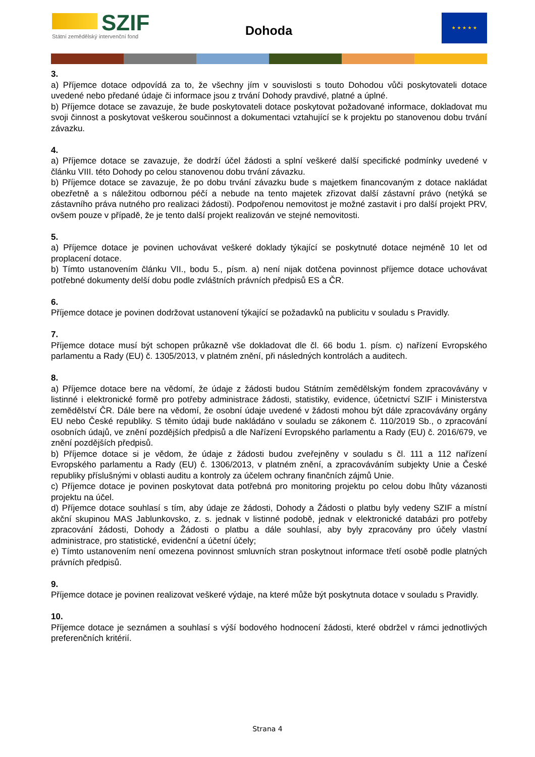SZIF
Státní zemědělský intervenční fond
Dohoda
★ ★ ★ ★ ★
3.
a) Příjemce dotace odpovídá za to, že všechny jím v souvislosti s touto Dohodou vůči poskytovateli dotace uvedené nebo předané údaje či informace jsou z trvání Dohody pravdivé, platné a úplné.
b) Příjemce dotace se zavazuje, že bude poskytovateli dotace poskytovat požadované informace, dokladovat mu svoji činnost a poskytovat veškerou součinnost a dokumentaci vztahující se k projektu po stanovenou dobu trvání závazku.
4.
a) Příjemce dotace se zavazuje, že dodrží účel žádosti a splní veškeré další specifické podmínky uvedené v článku VIII. této Dohody po celou stanovenou dobu trvání závazku.
b) Příjemce dotace se zavazuje, že po dobu trvání závazku bude s majetkem financovaným z dotace nakládat obezřetně a s náležitou odbornou péčí a nebude na tento majetek zřizovat další zástavní právo (netýká se zástavního práva nutného pro realizaci žádosti). Podpořenou nemovitost je možné zastavit i pro další projekt PRV, ovšem pouze v případě, že je tento další projekt realizován ve stejné nemovitosti.
5.
a) Příjemce dotace je povinen uchovávat veškeré doklady týkající se poskytnuté dotace nejméně 10 let od proplacení dotace.
b) Tímto ustanovením článku VII., bodu 5., písm. a) není nijak dotčena povinnost příjemce dotace uchovávat potřebné dokumenty delší dobu podle zvláštních právních předpisů ES a ČR.
6.
Příjemce dotace je povinen dodržovat ustanovení týkající se požadavků na publicitu v souladu s Pravidly.
7.
Příjemce dotace musí být schopen průkazně vše dokladovat dle čl. 66 bodu 1. písm. c) nařízení Evropského parlamentu a Rady (EU) č. 1305/2013, v platném znění, při následných kontrolách a auditech.
8.
a) Příjemce dotace bere na vědomí, že údaje z žádosti budou Státním zemědělským fondem zpracovávány v listinné i elektronické formě pro potřeby administrace žádosti, statistiky, evidence, účetnictví SZIF i Ministerstva zemědělství ČR. Dále bere na vědomí, že osobní údaje uvedené v žádosti mohou být dále zpracovávány orgány EU nebo České republiky. S těmito údaji bude nakládáno v souladu se zákonem č. 110/2019 Sb., o zpracování osobních údajů, ve znění pozdějších předpisů a dle Nařízení Evropského parlamentu a Rady (EU) č. 2016/679, ve znění pozdějších předpisů.
b) Příjemce dotace si je vědom, že údaje z žádosti budou zveřejněny v souladu s čl. 111 a 112 nařízení Evropského parlamentu a Rady (EU) č. 1306/2013, v platném znění, a zpracováváním subjekty Unie a České republiky příslušnými v oblasti auditu a kontroly za účelem ochrany finančních zájmů Unie.
c) Příjemce dotace je povinen poskytovat data potřebná pro monitoring projektu po celou dobu lhůty vázanosti projektu na účel.
d) Příjemce dotace souhlasí s tím, aby údaje ze žádosti, Dohody a Žádosti o platbu byly vedeny SZIF a místní akční skupinou MAS Jablunkovsko, z. s. jednak v listinné podobě, jednak v elektronické databázi pro potřeby zpracování žádosti, Dohody a Žádosti o platbu a dále souhlasí, aby byly zpracovány pro účely vlastní administrace, pro statistické, evidenční a účetní účely;
e) Tímto ustanovením není omezena povinnost smluvních stran poskytnout informace třetí osobě podle platných právních předpisů.
9.
Příjemce dotace je povinen realizovat veškeré výdaje, na které může být poskytnuta dotace v souladu s Pravidly.
10.
Příjemce dotace je seznámen a souhlasí s výší bodového hodnocení žádosti, které obdržel v rámci jednotlivých preferenčních kritérií.
Strana 4